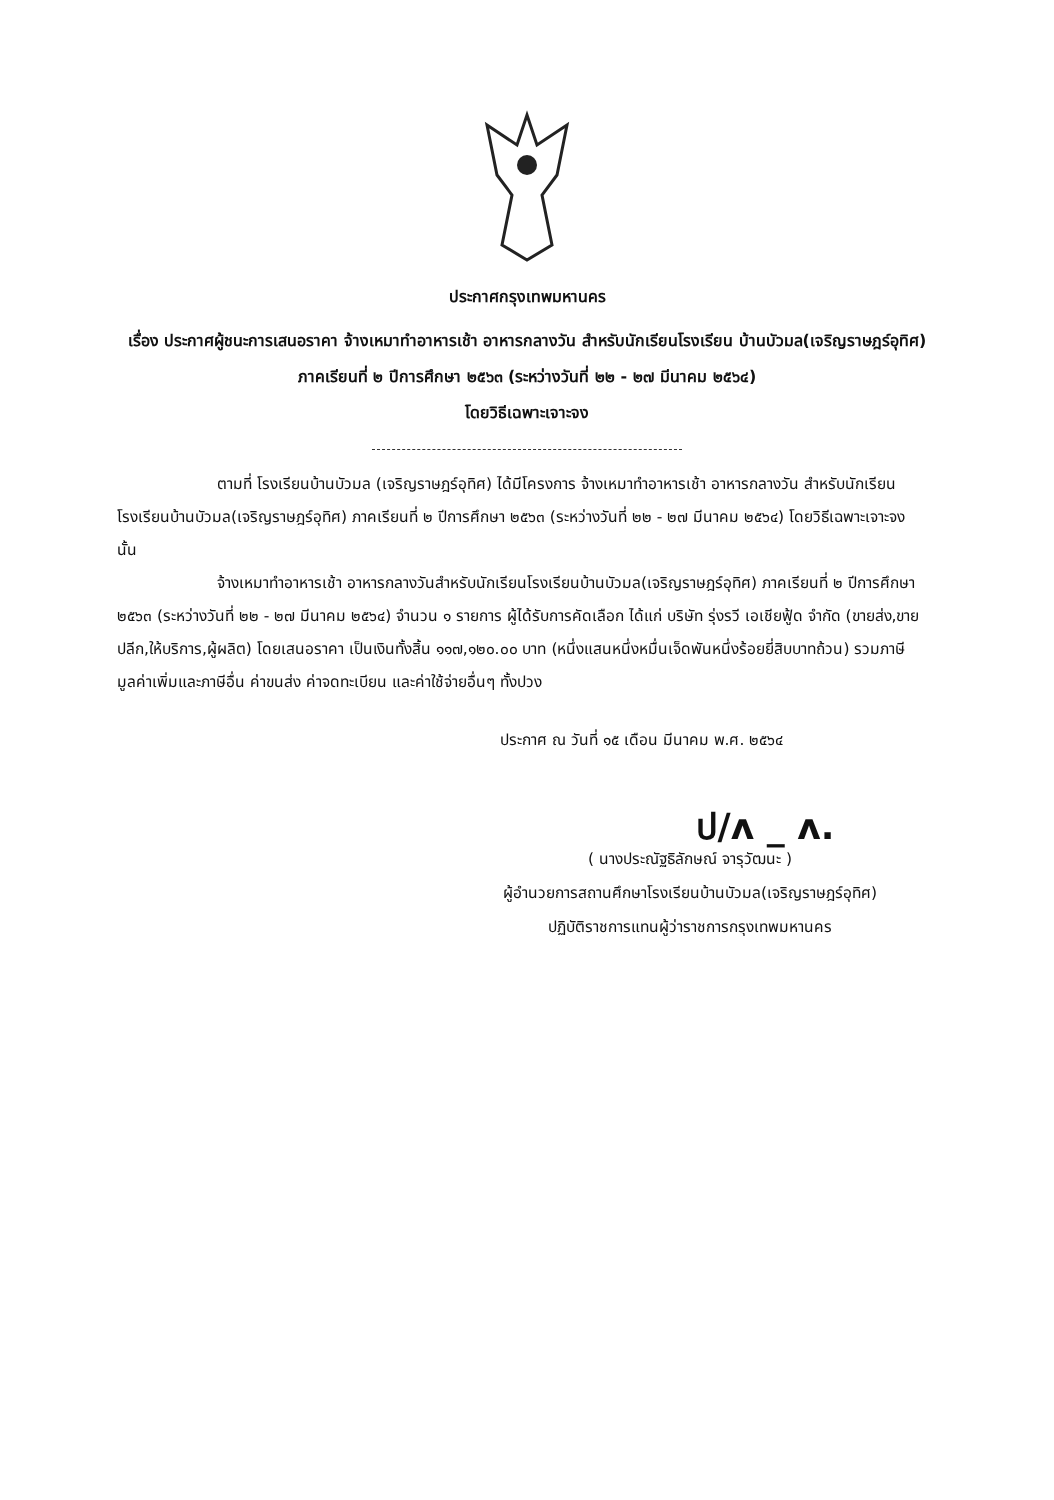ประกาศกรุงเทพมหานคร
เรื่อง ประกาศผู้ชนะการเสนอราคา จ้างเหมาทำอาหารเช้า อาหารกลางวัน สำหรับนักเรียนโรงเรียน บ้านบัวมล(เจริญราษฎร์อุทิศ) ภาคเรียนที่ ๒ ปีการศึกษา ๒๕๖๓ (ระหว่างวันที่ ๒๒ - ๒๗ มีนาคม ๒๕๖๔)
โดยวิธีเฉพาะเจาะจง
ตามที่ โรงเรียนบ้านบัวมล (เจริญราษฎร์อุทิศ) ได้มีโครงการ จ้างเหมาทำอาหารเช้า อาหารกลางวัน สำหรับนักเรียนโรงเรียนบ้านบัวมล(เจริญราษฎร์อุทิศ) ภาคเรียนที่ ๒ ปีการศึกษา ๒๕๖๓ (ระหว่างวันที่ ๒๒ - ๒๗ มีนาคม ๒๕๖๔) โดยวิธีเฉพาะเจาะจง นั้น
จ้างเหมาทำอาหารเช้า อาหารกลางวันสำหรับนักเรียนโรงเรียนบ้านบัวมล(เจริญราษฎร์อุทิศ) ภาคเรียนที่ ๒ ปีการศึกษา ๒๕๖๓ (ระหว่างวันที่ ๒๒ - ๒๗ มีนาคม ๒๕๖๔) จำนวน ๑ รายการ ผู้ได้รับการคัดเลือก ได้แก่ บริษัท รุ่งรวี เอเชียฟู้ด จำกัด (ขายส่ง,ขายปลีก,ให้บริการ,ผู้ผลิต) โดยเสนอราคา เป็นเงินทั้งสิ้น ๑๑๗,๑๒๐.๐๐ บาท (หนึ่งแสนหนึ่งหมื่นเจ็ดพันหนึ่งร้อยยี่สิบบาทถ้วน) รวมภาษีมูลค่าเพิ่มและภาษีอื่น ค่าขนส่ง ค่าจดทะเบียน และค่าใช้จ่ายอื่นๆ ทั้งปวง
ประกาศ ณ วันที่ ๑๕ เดือน มีนาคม พ.ศ. ๒๕๖๔
ป/ʌ _ ʌ.
( นางประณัฐธิลักษณ์ จารุวัฒนะ )
ผู้อำนวยการสถานศึกษาโรงเรียนบ้านบัวมล(เจริญราษฎร์อุทิศ)
ปฏิบัติราชการแทนผู้ว่าราชการกรุงเทพมหานคร